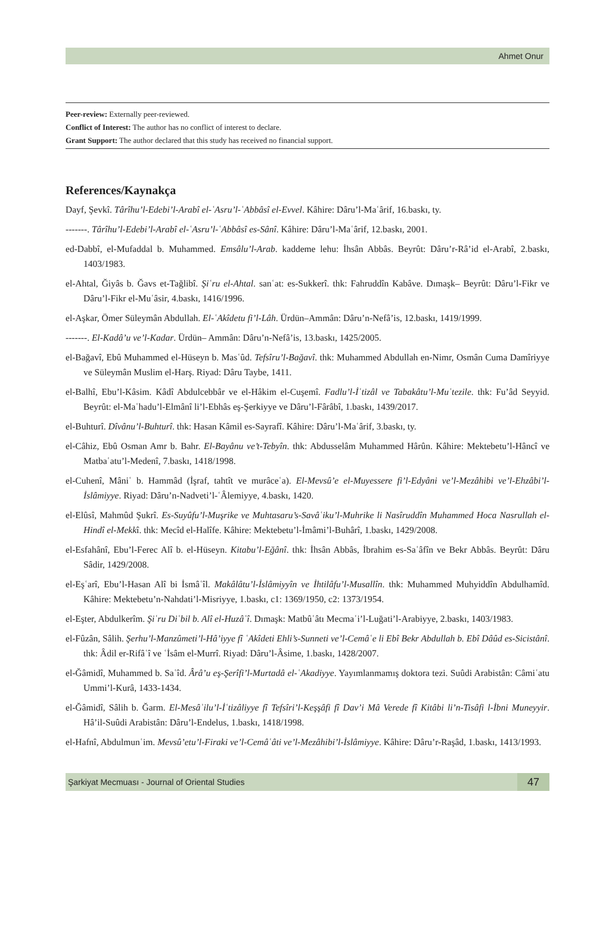Ahmet Onur
Peer-review: Externally peer-reviewed.
Conflict of Interest: The author has no conflict of interest to declare.
Grant Support: The author declared that this study has received no financial support.
References/Kaynakça
Dayf, Şevkî. Târîhu’l-Edebi’l-Arabî el-ʿAsru’l-ʿAbbâsî el-Evvel. Kâhire: Dâru’l-Maʿârif, 16.baskı, ty.
-------. Târîhu’l-Edebi’l-Arabî el-ʿAsru’l-ʿAbbâsî es-Sânî. Kâhire: Dâru’l-Maʿârif, 12.baskı, 2001.
ed-Dabbî, el-Mufaddal b. Muhammed. Emsâlu’l-Arab. kaddeme lehu: İhsân Abbâs. Beyrût: Dâru’r-Râ’id el-Arabî, 2.baskı, 1403/1983.
el-Ahtal, Ğiyâs b. Ğavs et-Tağlibî. Şiʿru el-Ahtal. sanʿat: es-Sukkerî. thk: Fahruddîn Kabâve. Dımaşk– Beyrût: Dâru’l-Fikr ve Dâru’l-Fikr el-Muʿâsir, 4.baskı, 1416/1996.
el-Aşkar, Ömer Süleymân Abdullah. El-ʿAkîdetu fi’l-Lâh. Ürdün–Ammân: Dâru’n-Nefâ’is, 12.baskı, 1419/1999.
-------. El-Kadâ’u ve’l-Kadar. Ürdün– Ammân: Dâru’n-Nefâ’is, 13.baskı, 1425/2005.
el-Bağavî, Ebû Muhammed el-Hüseyn b. Masʿûd. Tefsîru’l-Bağavî. thk: Muhammed Abdullah en-Nimr, Osmân Cuma Damîriyye ve Süleymân Muslim el-Harş. Riyad: Dâru Taybe, 1411.
el-Balhî, Ebu’l-Kâsim. Kâdî Abdulcebbâr ve el-Hâkim el-Cuşemî. Fadlu’l-İʿtizâl ve Tabakâtu’l-Muʿtezile. thk: Fu’âd Seyyid. Beyrût: el-Maʿhadu’l-Elmânî li’l-Ebhâs eş-Şerkiyye ve Dâru’l-Fârâbî, 1.baskı, 1439/2017.
el-Buhturî. Dîvânu’l-Buhturî. thk: Hasan Kâmil es-Sayrafî. Kâhire: Dâru’l-Maʿârif, 3.baskı, ty.
el-Câhiz, Ebû Osman Amr b. Bahr. El-Bayânu ve’t-Tebyîn. thk: Abdusselâm Muhammed Hârûn. Kâhire: Mektebetu’l-Hâncî ve Matbaʿatu’l-Medenî, 7.baskı, 1418/1998.
el-Cuhenî, Mâniʿ b. Hammâd (İşraf, tahtît ve murâceʿa). El-Mevsû’e el-Muyessere fi’l-Edyâni ve’l-Mezâhibi ve’l-Ehzâbi’l-İslâmiyye. Riyad: Dâru’n-Nadveti’l-ʿÂlemiyye, 4.baskı, 1420.
el-Elûsî, Mahmûd Şukrî. Es-Suyûfu’l-Muşrike ve Muhtasaru’s-Savâʿiku’l-Muhrike li Nasîruddîn Muhammed Hoca Nasrullah el-Hindî el-Mekkî. thk: Mecîd el-Halîfe. Kâhire: Mektebetu’l-İmâmi’l-Buhârî, 1.baskı, 1429/2008.
el-Esfahânî, Ebu’l-Ferec Alî b. el-Hüseyn. Kitabu’l-Eğânî. thk: İhsân Abbâs, İbrahim es-Saʿâfîn ve Bekr Abbâs. Beyrût: Dâru Sâdir, 1429/2008.
el-Eşʿarî, Ebu’l-Hasan Alî bi İsmâʿîl. Makâlâtu’l-İslâmiyyîn ve İhtilâfu’l-Musallîn. thk: Muhammed Muhyiddîn Abdulhamîd. Kâhire: Mektebetu’n-Nahdati’l-Misriyye, 1.baskı, c1: 1369/1950, c2: 1373/1954.
el-Eşter, Abdulkerîm. Şiʿru Diʿbil b. Alî el-Huzâʿî. Dımaşk: Matbûʿâtı Mecmaʿi’l-Luğati’l-Arabiyye, 2.baskı, 1403/1983.
el-Fûzân, Sâlih. Şerhu’l-Manzûmeti’l-Hâ’iyye fî ʿAkîdeti Ehli’s-Sunneti ve’l-Cemâʿe li Ebî Bekr Abdullah b. Ebî Dâûd es-Sicistânî. thk: Âdil er-Rifâʿî ve ʿİsâm el-Murrî. Riyad: Dâru’l-Âsime, 1.baskı, 1428/2007.
el-Ğâmidî, Muhammed b. Saʿîd. Ârâ’u eş-Şerîfi’l-Murtadâ el-ʿAkadiyye. Yayımlanmamış doktora tezi. Suûdi Arabistân: Câmiʿatu Ummi’l-Kurâ, 1433-1434.
el-Ğâmidî, Sâlih b. Ğarm. El-Mesâʾilu’l-İʿtizâliyye fî Tefsîri’l-Keşşâfi fî Dav’i Mâ Verede fî Kitâbi li’n-Tisâfi l-İbni Muneyyir. Hâ’il-Suûdi Arabistân: Dâru’l-Endelus, 1.baskı, 1418/1998.
el-Hafnî, Abdulmunʿim. Mevsû’etu’l-Firaki ve’l-Cemâʿâti ve’l-Mezâhibi’l-İslâmiyye. Kâhire: Dâru’r-Raşâd, 1.baskı, 1413/1993.
Şarkiyat Mecmuası - Journal of Oriental Studies 47